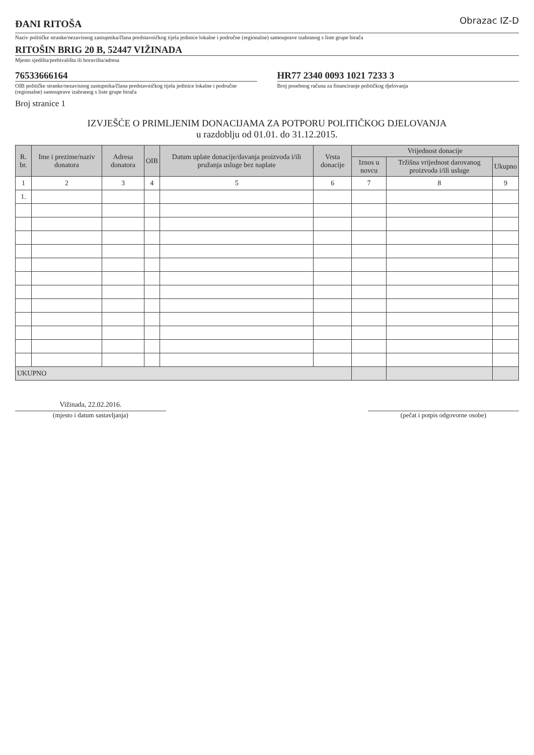ĐANI RITOŠA
Obrazac IZ-D
Naziv političke stranke/nezavisnog zastupnika/člana predstavničkog tijela jedinice lokalne i područne (regionalne) samouprave izabranog s liste grupe birača
RITOŠIN BRIG 20 B, 52447 VIŽINADA
Mjesto sjedišta/prebivališta ili boravišta/adresa
76533666164
OIB političke stranke/nezavisnog zastupnika/člana predstavničkog tijela jedinice lokalne i područne (regionalne) samouprave izabranog s liste grupe birača
HR77 2340 0093 1021 7233 3
Broj posebnog računa za financiranje političkog djelovanja
Broj stranice 1
IZVJEŠĆE O PRIMLJENIM DONACIJAMA ZA POTPORU POLITIČKOG DJELOVANJA
u razdoblju od 01.01. do 31.12.2015.
| R. br. | Ime i prezime/naziv donatora | Adresa donatora | OIB | Datum uplate donacije/davanja proizvoda i/ili pružanja usluge bez naplate | Vrsta donacije | Vrijednost donacije | | |
| --- | --- | --- | --- | --- | --- | --- | --- | --- |
| | | | | | | Iznos u novcu | Tržišna vrijednost darovanog proizvoda i/ili usluge | Ukupno |
| 1 | 2 | 3 | 4 | 5 | 6 | 7 | 8 | 9 |
| 1. | | | | | | | | |
| UKUPNO | | | | | | | | |
Vižinada, 22.02.2016.
(mjesto i datum sastavljanja)
(pečat i potpis odgovorne osobe)